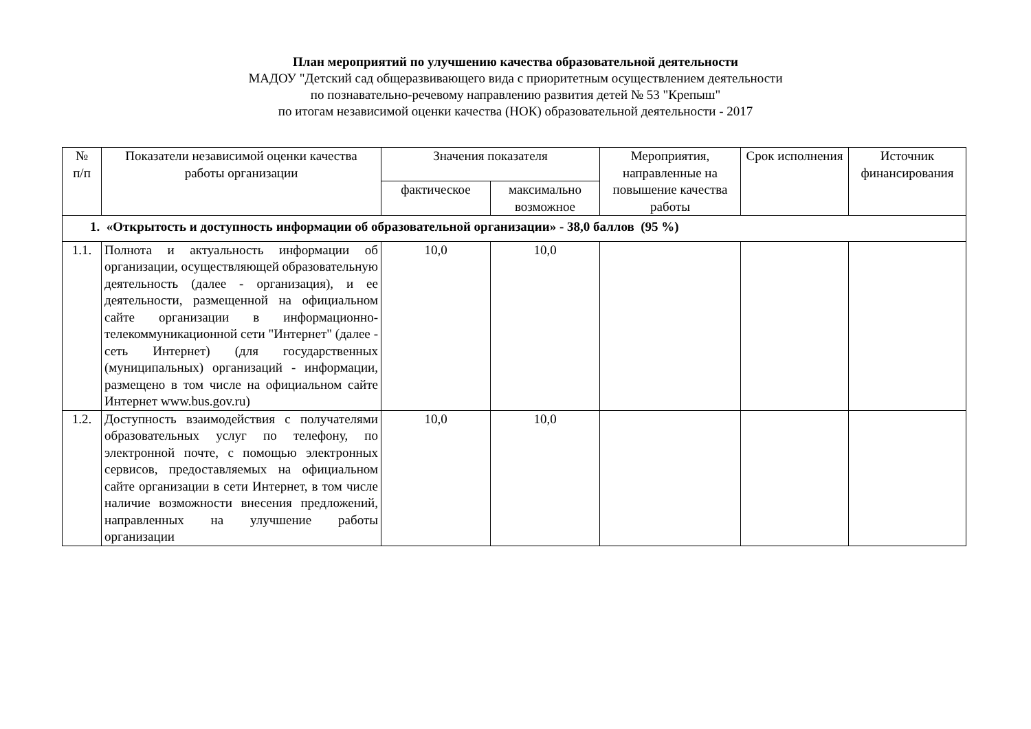План мероприятий по улучшению качества образовательной деятельности
МАДОУ "Детский сад общеразвивающего вида с приоритетным осуществлением деятельности
по познавательно-речевому направлению развития детей № 53 "Крепыш"
по итогам независимой оценки качества (НОК) образовательной деятельности - 2017
| № п/п | Показатели независимой оценки качества работы организации | Значения показателя | | Мероприятия, направленные на повышение качества работы | Срок исполнения | Источник финансирования |
| --- | --- | --- | --- | --- | --- | --- |
| | | фактическое | максимально возможное | | | |
| 1. «Открытость и доступность информации об образовательной организации» - 38,0 баллов (95 %) | | | | | | |
| 1.1. | Полнота и актуальность информации об организации, осуществляющей образовательную деятельность (далее - организация), и ее деятельности, размещенной на официальном сайте организации в информационно-телекоммуникационной сети "Интернет" (далее - сеть Интернет) (для государственных (муниципальных) организаций - информации, размещено в том числе на официальном сайте Интернет www.bus.gov.ru) | 10,0 | 10,0 | | | |
| 1.2. | Доступность взаимодействия с получателями образовательных услуг по телефону, по электронной почте, с помощью электронных сервисов, предоставляемых на официальном сайте организации в сети Интернет, в том числе наличие возможности внесения предложений, направленных на улучшение работы организации | 10,0 | 10,0 | | | |